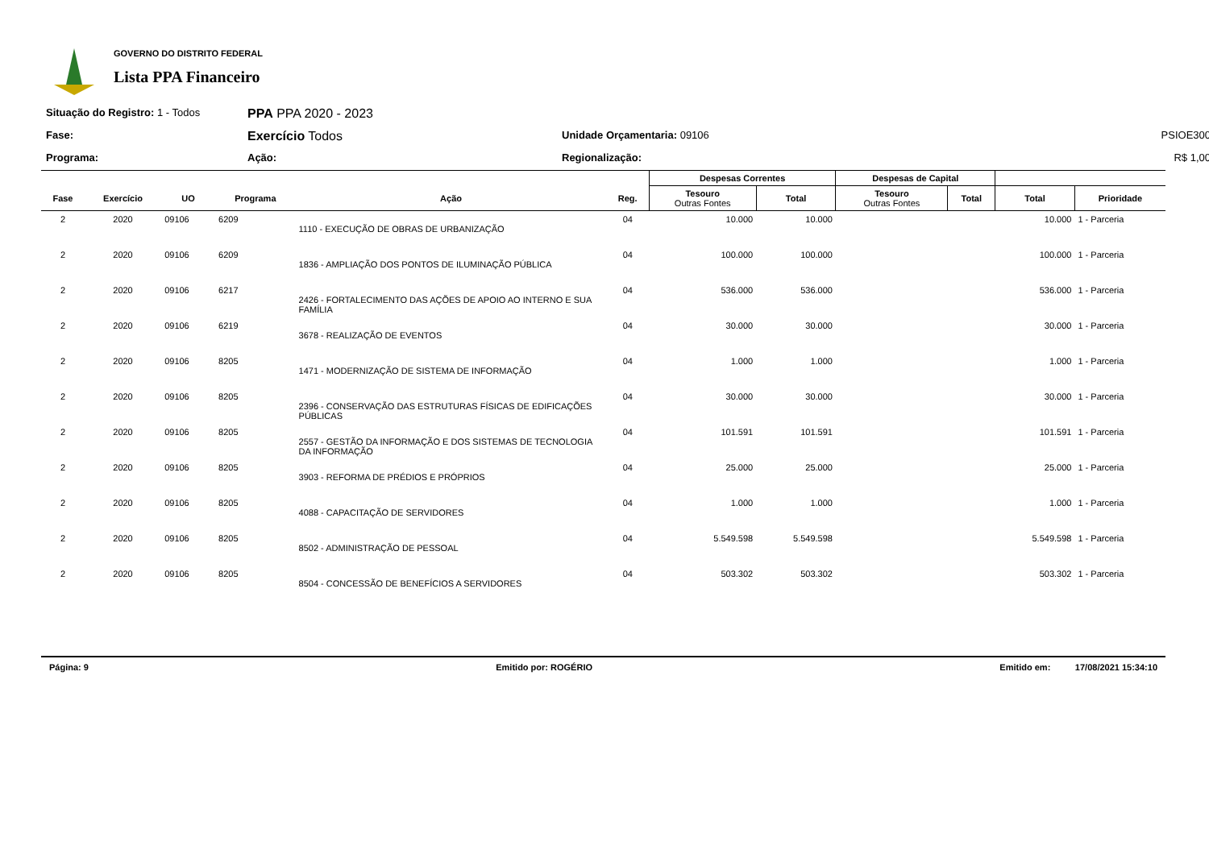GOVERNO DO DISTRITO FEDERAL
Lista PPA Financeiro
Situação do Registro: 1 - Todos
PPA PPA 2020 - 2023
Fase:
Exercício Todos
Unidade Orçamentaria: 09106
PSIOE300
Programa:
Ação:
Regionalização:
R$ 1,00
| | | | | | | Despesas Correntes | | Despesas de Capital | | | |
| --- | --- | --- | --- | --- | --- | --- | --- | --- | --- | --- | --- |
| Fase | Exercício | UO | Programa | Ação | Reg. | Tesouro Outras Fontes | Total | Tesouro Outras Fontes | Total | Total | Prioridade |
| 2 | 2020 | 09106 | 6209 | 1110 - EXECUÇÃO DE OBRAS DE URBANIZAÇÃO | 04 | 10.000 | 10.000 | | | 10.000 | 1 - Parceria |
| 2 | 2020 | 09106 | 6209 | 1836 - AMPLIAÇÃO DOS PONTOS DE ILUMINAÇÃO PÚBLICA | 04 | 100.000 | 100.000 | | | 100.000 | 1 - Parceria |
| 2 | 2020 | 09106 | 6217 | 2426 - FORTALECIMENTO DAS AÇÕES DE APOIO AO INTERNO E SUA FAMÍLIA | 04 | 536.000 | 536.000 | | | 536.000 | 1 - Parceria |
| 2 | 2020 | 09106 | 6219 | 3678 - REALIZAÇÃO DE EVENTOS | 04 | 30.000 | 30.000 | | | 30.000 | 1 - Parceria |
| 2 | 2020 | 09106 | 8205 | 1471 - MODERNIZAÇÃO DE SISTEMA DE INFORMAÇÃO | 04 | 1.000 | 1.000 | | | 1.000 | 1 - Parceria |
| 2 | 2020 | 09106 | 8205 | 2396 - CONSERVAÇÃO DAS ESTRUTURAS FÍSICAS DE EDIFICAÇÕES PÚBLICAS | 04 | 30.000 | 30.000 | | | 30.000 | 1 - Parceria |
| 2 | 2020 | 09106 | 8205 | 2557 - GESTÃO DA INFORMAÇÃO E DOS SISTEMAS DE TECNOLOGIA DA INFORMAÇÃO | 04 | 101.591 | 101.591 | | | 101.591 | 1 - Parceria |
| 2 | 2020 | 09106 | 8205 | 3903 - REFORMA DE PRÉDIOS E PRÓPRIOS | 04 | 25.000 | 25.000 | | | 25.000 | 1 - Parceria |
| 2 | 2020 | 09106 | 8205 | 4088 - CAPACITAÇÃO DE SERVIDORES | 04 | 1.000 | 1.000 | | | 1.000 | 1 - Parceria |
| 2 | 2020 | 09106 | 8205 | 8502 - ADMINISTRAÇÃO DE PESSOAL | 04 | 5.549.598 | 5.549.598 | | | 5.549.598 | 1 - Parceria |
| 2 | 2020 | 09106 | 8205 | 8504 - CONCESSÃO DE BENEFÍCIOS A SERVIDORES | 04 | 503.302 | 503.302 | | | 503.302 | 1 - Parceria |
Página: 9 Emitido por: ROGÉRIO Emitido em: 17/08/2021 15:34:10